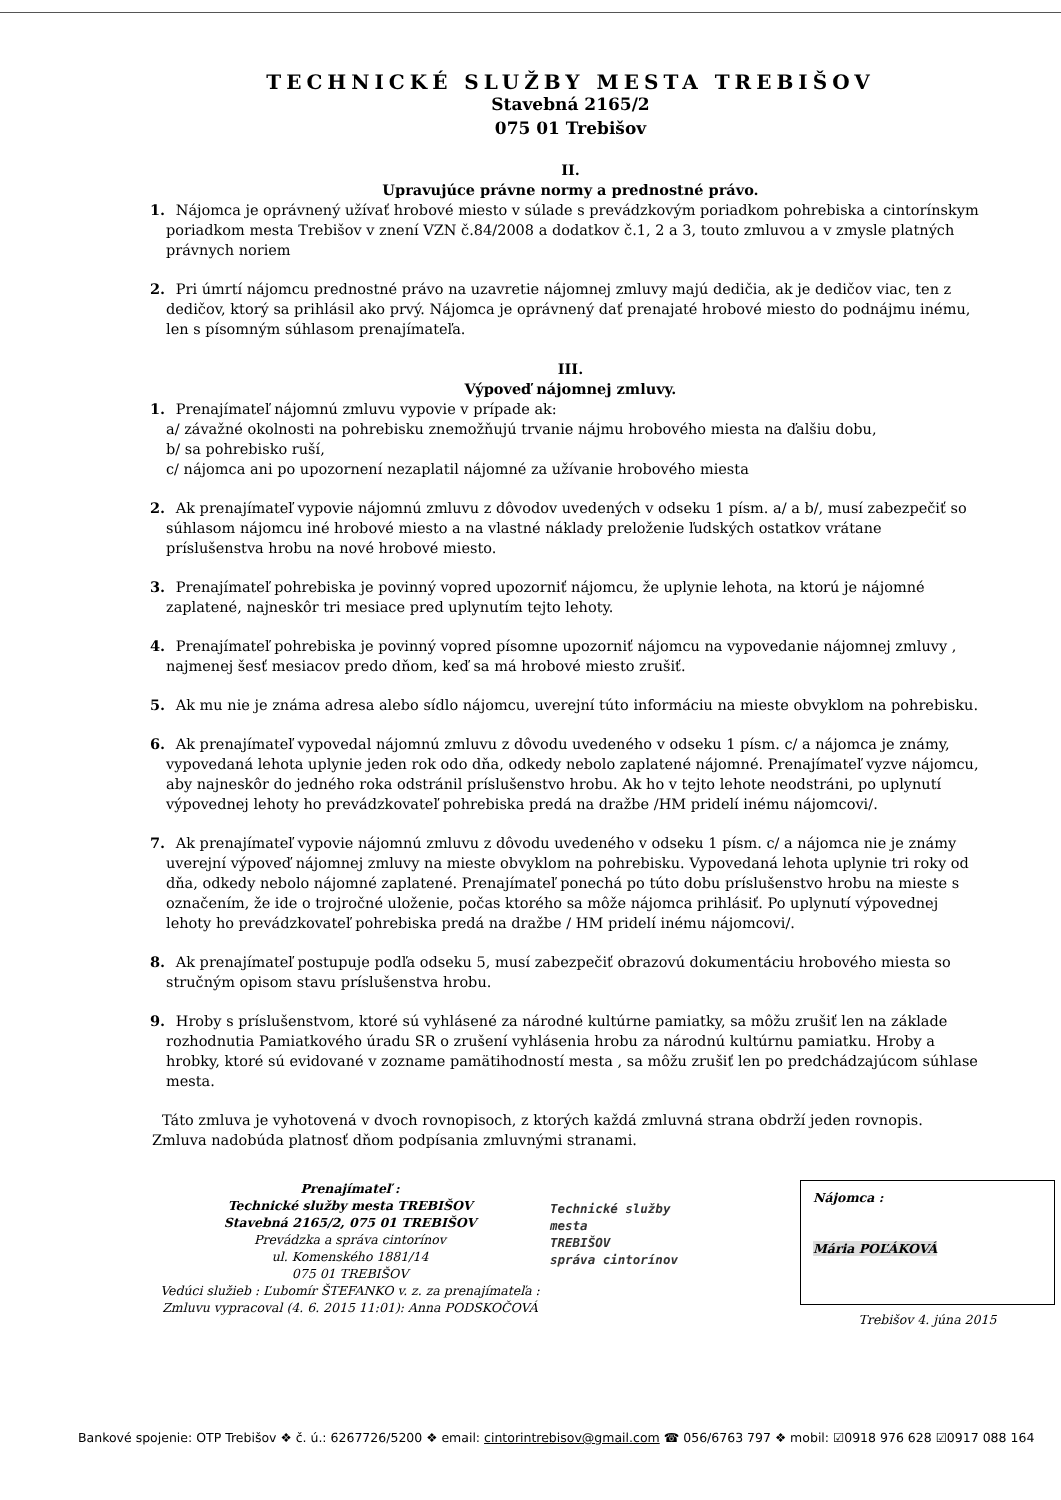TECHNICKÉ SLUŽBY MESTA TREBIŠOV
Stavebná 2165/2
075 01 Trebišov
II.
Upravujúce právne normy a prednostné právo.
1. Nájomca je oprávnený užívať hrobové miesto v súlade s prevádzkovým poriadkom pohrebiska a cintorínskym poriadkom mesta Trebišov v znení VZN č.84/2008 a dodatkov č.1, 2 a 3, touto zmluvou a v zmysle platných právnych noriem
2. Pri úmrtí nájomcu prednostné právo na uzavretie nájomnej zmluvy majú dedičia, ak je dedičov viac, ten z dedičov, ktorý sa prihlásil ako prvý. Nájomca je oprávnený dať prenajaté hrobové miesto do podnájmu inému, len s písomným súhlasom prenajímateľa.
III.
Výpoveď nájomnej zmluvy.
1. Prenajímateľ nájomnú zmluvu vypovie v prípade ak:
a/ závažné okolnosti na pohrebisku znemožňujú trvanie nájmu hrobového miesta na ďalšiu dobu,
b/ sa pohrebisko ruší,
c/ nájomca ani po upozornení nezaplatil nájomné za užívanie hrobového miesta
2. Ak prenajímateľ vypovie nájomnú zmluvu z dôvodov uvedených v odseku 1 písm. a/ a b/, musí zabezpečiť so súhlasom nájomcu iné hrobové miesto a na vlastné náklady preloženie ľudských ostatkov vrátane príslušenstva hrobu na nové hrobové miesto.
3. Prenajímateľ pohrebiska je povinný vopred upozorniť nájomcu, že uplynie lehota, na ktorú je nájomné zaplatené, najneskôr tri mesiace pred uplynutím tejto lehoty.
4. Prenajímateľ pohrebiska je povinný vopred písomne upozorniť nájomcu na vypovedanie nájomnej zmluvy , najmenej šesť mesiacov predo dňom, keď sa má hrobové miesto zrušiť.
5. Ak mu nie je známa adresa alebo sídlo nájomcu, uverejní túto informáciu na mieste obvyklom na pohrebisku.
6. Ak prenajímateľ vypovedal nájomnú zmluvu z dôvodu uvedeného v odseku 1 písm. c/ a nájomca je známy, vypovedaná lehota uplynie jeden rok odo dňa, odkedy nebolo zaplatené nájomné. Prenajímateľ vyzve nájomcu, aby najneskôr do jedného roka odstránil príslušenstvo hrobu. Ak ho v tejto lehote neodstráni, po uplynutí výpovednej lehoty ho prevádzkovateľ pohrebiska predá na dražbe /HM pridelí inému nájomcovi/.
7. Ak prenajímateľ vypovie nájomnú zmluvu z dôvodu uvedeného v odseku 1 písm. c/ a nájomca nie je známy uverejní výpoveď nájomnej zmluvy na mieste obvyklom na pohrebisku. Vypovedaná lehota uplynie tri roky od dňa, odkedy nebolo nájomné zaplatené. Prenajímateľ ponechá po túto dobu príslušenstvo hrobu na mieste s označením, že ide o trojročné uloženie, počas ktorého sa môže nájomca prihlásiť. Po uplynutí výpovednej lehoty ho prevádzkovateľ pohrebiska predá na dražbe / HM pridelí inému nájomcovi/.
8. Ak prenajímateľ postupuje podľa odseku 5, musí zabezpečiť obrazovú dokumentáciu hrobového miesta so stručným opisom stavu príslušenstva hrobu.
9. Hroby s príslušenstvom, ktoré sú vyhlásené za národné kultúrne pamiatky, sa môžu zrušiť len na základe rozhodnutia Pamiatkového úradu SR o zrušení vyhlásenia hrobu za národnú kultúrnu pamiatku. Hroby a hrobky, ktoré sú evidované v zozname pamätihodností mesta , sa môžu zrušiť len po predchádzajúcom súhlase mesta.
Táto zmluva je vyhotovená v dvoch rovnopisoch, z ktorých každá zmluvná strana obdrží jeden rovnopis. Zmluva nadobúda platnosť dňom podpísania zmluvnými stranami.
Prenajímateľ :
Technické služby mesta TREBIŠOV
Stavebná 2165/2, 075 01 TREBIŠOV
Prevádzka a správa cintorínov
ul. Komenského 1881/14
075 01 TREBIŠOV
Vedúci služieb : Ľubomír ŠTEFANKO v. z. za prenajímateľa :
Zmluvu vypracoval (4. 6. 2015 11:01): Anna PODSKOČOVÁ
Technické služby
mesta
TREBIŠOV
správa cintorínov
Nájomca :
Mária POĽÁKOVÁ
Trebišov 4. júna 2015
Bankové spojenie: OTP Trebišov ❖ č. ú.: 6267726/5200 ❖ email: cintorintrebisov@gmail.com ☎ 056/6763 797 ❖ mobil: ☑0918 976 628 ☑0917 088 164